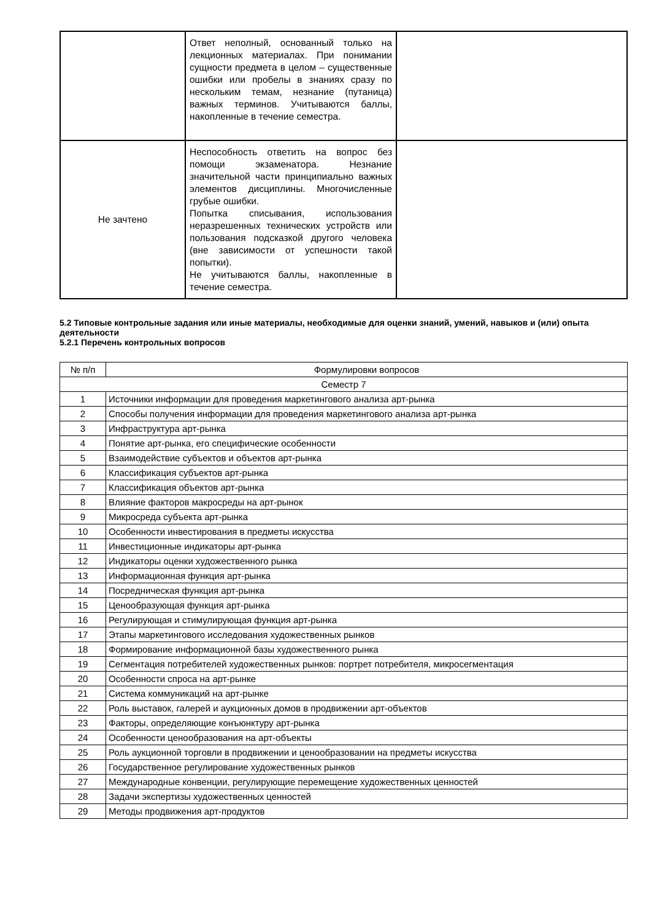| | Ответ неполный, основанный только на лекционных материалах. При понимании сущности предмета в целом – существенные ошибки или пробелы в знаниях сразу по нескольким темам, незнание (путаница) важных терминов. Учитываются баллы, накопленные в течение семестра. | |
| Не зачтено | Неспособность ответить на вопрос без помощи экзаменатора. Незнание значительной части принципиально важных элементов дисциплины. Многочисленные грубые ошибки. Попытка списывания, использования неразрешенных технических устройств или пользования подсказкой другого человека (вне зависимости от успешности такой попытки). Не учитываются баллы, накопленные в течение семестра. | |
5.2 Типовые контрольные задания или иные материалы, необходимые для оценки знаний, умений, навыков и (или) опыта деятельности
5.2.1 Перечень контрольных вопросов
| № п/п | Формулировки вопросов |
| Семестр 7 | |
| 1 | Источники информации для проведения маркетингового анализа арт-рынка |
| 2 | Способы получения информации для проведения маркетингового анализа арт-рынка |
| 3 | Инфраструктура арт-рынка |
| 4 | Понятие арт-рынка, его специфические особенности |
| 5 | Взаимодействие субъектов и объектов арт-рынка |
| 6 | Классификация субъектов арт-рынка |
| 7 | Классификация объектов арт-рынка |
| 8 | Влияние факторов макросреды на арт-рынок |
| 9 | Микросреда субъекта арт-рынка |
| 10 | Особенности инвестирования в предметы искусства |
| 11 | Инвестиционные индикаторы арт-рынка |
| 12 | Индикаторы оценки художественного рынка |
| 13 | Информационная функция арт-рынка |
| 14 | Посредническая функция арт-рынка |
| 15 | Ценообразующая функция арт-рынка |
| 16 | Регулирующая и стимулирующая функция арт-рынка |
| 17 | Этапы маркетингового исследования художественных рынков |
| 18 | Формирование информационной базы художественного рынка |
| 19 | Сегментация потребителей художественных рынков: портрет потребителя, микросегментация |
| 20 | Особенности спроса на арт-рынке |
| 21 | Система коммуникаций на арт-рынке |
| 22 | Роль выставок, галерей и аукционных домов в продвижении арт-объектов |
| 23 | Факторы, определяющие конъюнктуру арт-рынка |
| 24 | Особенности ценообразования на арт-объекты |
| 25 | Роль аукционной торговли в продвижении и ценообразовании на предметы искусства |
| 26 | Государственное регулирование художественных рынков |
| 27 | Международные конвенции, регулирующие перемещение художественных ценностей |
| 28 | Задачи экспертизы художественных ценностей |
| 29 | Методы продвижения арт-продуктов |